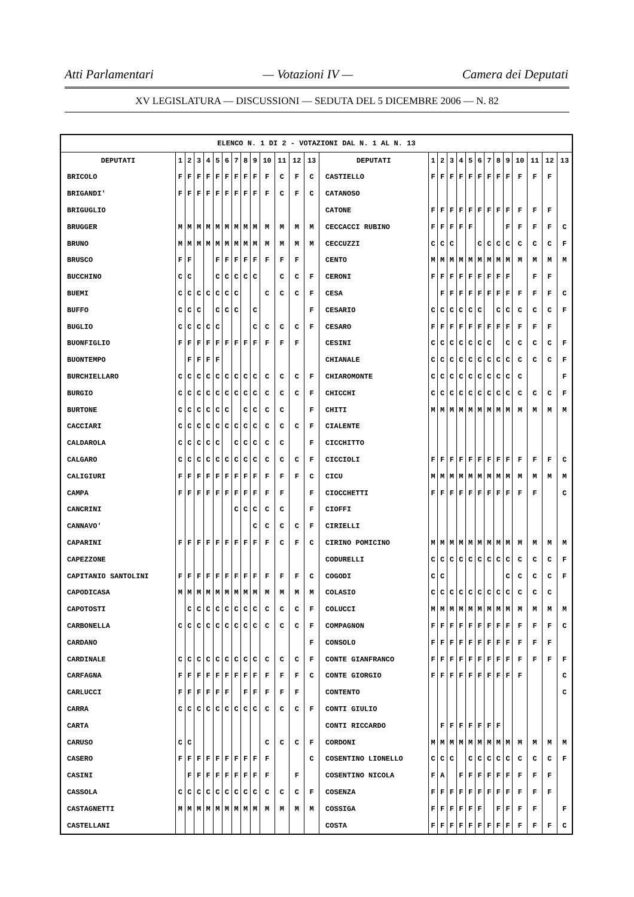Atti Parlamentari — Votazioni IV — Camera dei Deputati
XV LEGISLATURA — DISCUSSIONI — SEDUTA DEL 5 DICEMBRE 2006 — N. 82
| ELENCO N. 1 DI 2 - VOTAZIONI DAL N. 1 AL N. 13 | | | | | | | | | | | | | | | | | | | | | | | | | | | |
| --- | --- | --- | --- | --- | --- | --- | --- | --- | --- | --- | --- | --- | --- | --- | --- | --- | --- | --- | --- | --- | --- | --- | --- | --- | --- | --- | --- |
| DEPUTATI | 1 | 2 | 3 | 4 | 5 | 6 | 7 | 8 | 9 | 10 | 11 | 12 | 13 | DEPUTATI | 1 | 2 | 3 | 4 | 5 | 6 | 7 | 8 | 9 | 10 | 11 | 12 | 13 |
| BRICOLO | F | F | F | F | F | F | F | F | F | F | C | F | C | CASTIELLO | F | F | F | F | F | F | F | F | F | F | F | F | |
| BRIGANDI' | F | F | F | F | F | F | F | F | F | F | C | F | C | CATANOSO | | | | | | | | | | | | | |
| BRIGUGLIO | | | | | | | | | | | | | | CATONE | F | F | F | F | F | F | F | F | F | F | F | F | |
| BRUGGER | M | M | M | M | M | M | M | M | M | M | M | M | M | CECCACCI RUBINO | F | F | F | F | F | | | | F | F | F | F | C |
| BRUNO | M | M | M | M | M | M | M | M | M | M | M | M | M | CECCUZZI | C | C | C | | | C | C | C | C | C | C | C | F |
| BRUSCO | F | F | | | F | F | F | F | F | F | F | F | | CENTO | M | M | M | M | M | M | M | M | M | M | M | M | M |
| BUCCHINO | C | C | | | C | C | C | C | C | | C | C | F | CERONI | F | F | F | F | F | F | F | F | F | | F | F | |
| BUEMI | C | C | C | C | C | C | C | | | C | C | C | F | CESA | | F | F | F | F | F | F | F | F | F | F | F | C |
| BUFFO | C | C | C | | C | C | C | | C | | | | F | CESARIO | C | C | C | C | C | C | | C | C | C | C | C | F |
| BUGLIO | C | C | C | C | C | | | | C | C | C | C | F | CESARO | F | F | F | F | F | F | F | F | F | F | F | F | |
| BUONFIGLIO | F | F | F | F | F | F | F | F | F | F | F | F | | CESINI | C | C | C | C | C | C | C | | C | C | C | C | F |
| BUONTEMPO | | F | F | F | F | | | | | | | | | CHIANALE | C | C | C | C | C | C | C | C | C | C | C | C | F |
| BURCHIELLARO | C | C | C | C | C | C | C | C | C | C | C | C | F | CHIAROMONTE | C | C | C | C | C | C | C | C | C | C | | | F |
| BURGIO | C | C | C | C | C | C | C | C | C | C | C | C | F | CHICCHI | C | C | C | C | C | C | C | C | C | C | C | C | F |
| BURTONE | C | C | C | C | C | C | | C | C | C | C | | F | CHITI | M | M | M | M | M | M | M | M | M | M | M | M | M |
| CACCIARI | C | C | C | C | C | C | C | C | C | C | C | C | F | CIALENTE | | | | | | | | | | | | | |
| CALDAROLA | C | C | C | C | C | | C | C | C | C | C | | F | CICCHITTO | | | | | | | | | | | | | |
| CALGARO | C | C | C | C | C | C | C | C | C | C | C | C | F | CICCIOLI | F | F | F | F | F | F | F | F | F | F | F | F | C |
| CALIGIURI | F | F | F | F | F | F | F | F | F | F | F | F | C | CICU | M | M | M | M | M | M | M | M | M | M | M | M | M |
| CAMPA | F | F | F | F | F | F | F | F | F | F | F | | F | CIOCCHETTI | F | F | F | F | F | F | F | F | F | F | F | | C |
| CANCRINI | | | | | | | C | C | C | C | C | | F | CIOFFI | | | | | | | | | | | | | |
| CANNAVO' | | | | | | | | | C | C | C | C | F | CIRIELLI | | | | | | | | | | | | | |
| CAPARINI | F | F | F | F | F | F | F | F | F | F | C | F | C | CIRINO POMICINO | M | M | M | M | M | M | M | M | M | M | M | M | M |
| CAPEZZONE | | | | | | | | | | | | | | CODURELLI | C | C | C | C | C | C | C | C | C | C | C | C | F |
| CAPITANIO SANTOLINI | F | F | F | F | F | F | F | F | F | F | F | F | C | COGODI | C | C | | | | | | | C | C | C | C | F |
| CAPODICASA | M | M | M | M | M | M | M | M | M | M | M | M | M | COLASIO | C | C | C | C | C | C | C | C | C | C | C | C | |
| CAPOTOSTI | | C | C | C | C | C | C | C | C | C | C | C | F | COLUCCI | M | M | M | M | M | M | M | M | M | M | M | M | M |
| CARBONELLA | C | C | C | C | C | C | C | C | C | C | C | C | F | COMPAGNON | F | F | F | F | F | F | F | F | F | F | F | F | C |
| CARDANO | | | | | | | | | | | | | F | CONSOLO | F | F | F | F | F | F | F | F | F | F | F | F | |
| CARDINALE | C | C | C | C | C | C | C | C | C | C | C | C | F | CONTE GIANFRANCO | F | F | F | F | F | F | F | F | F | F | F | F | F |
| CARFAGNA | F | F | F | F | F | F | F | F | F | F | F | F | C | CONTE GIORGIO | F | F | F | F | F | F | F | F | F | F | | | C |
| CARLUCCI | F | F | F | F | F | F | | F | F | F | F | F | | CONTENTO | | | | | | | | | | | | | C |
| CARRA | C | C | C | C | C | C | C | C | C | C | C | C | F | CONTI GIULIO | | | | | | | | | | | | | |
| CARTA | | | | | | | | | | | | | | CONTI RICCARDO | | F | F | F | F | F | F | F | | | | | |
| CARUSO | C | C | | | | | | | | C | C | C | F | CORDONI | M | M | M | M | M | M | M | M | M | M | M | M | M |
| CASERO | F | F | F | F | F | F | F | F | F | F | | | C | COSENTINO LIONELLO | C | C | C | | C | C | C | C | C | C | C | C | F |
| CASINI | | F | F | F | F | F | F | F | F | F | | F | | COSENTINO NICOLA | F | A | | F | F | F | F | F | F | F | F | F | |
| CASSOLA | C | C | C | C | C | C | C | C | C | C | C | C | F | COSENZA | F | F | F | F | F | F | F | F | F | F | F | F | |
| CASTAGNETTI | M | M | M | M | M | M | M | M | M | M | M | M | M | COSSIGA | F | F | F | F | F | F | | F | F | F | F | | F |
| CASTELLANI | | | | | | | | | | | | | | COSTA | F | F | F | F | F | F | F | F | F | F | F | F | C |